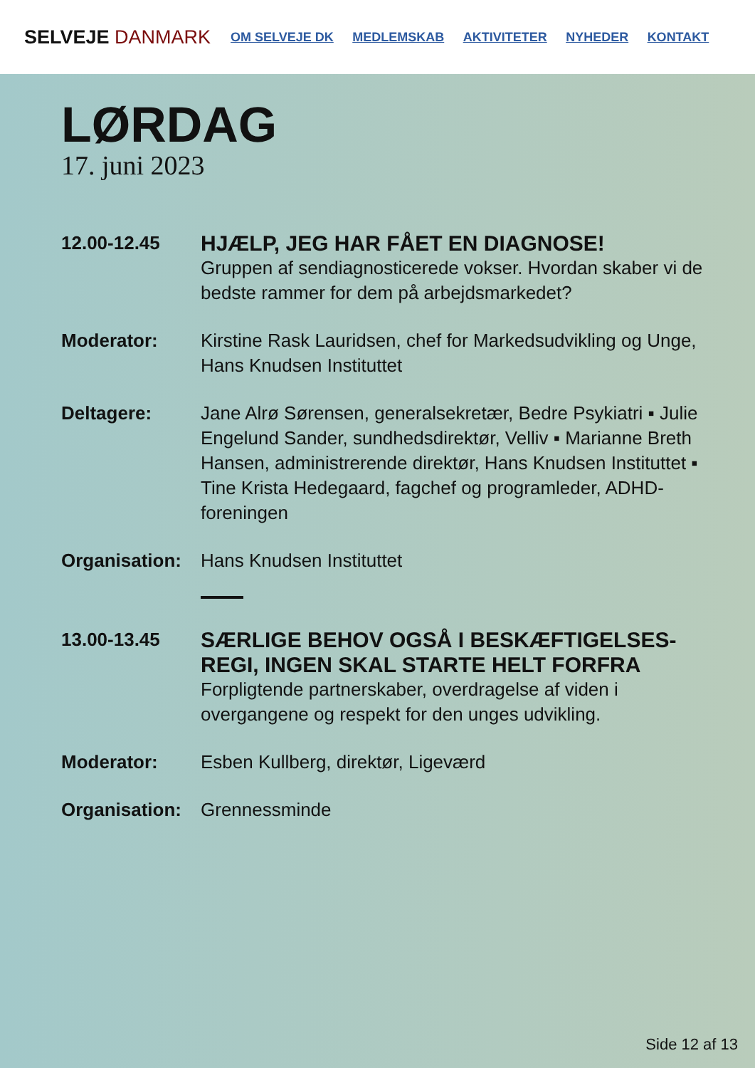SELVEJE DANMARK
OM SELVEJE DK MEDLEMSKAB AKTIVITETER NYHEDER KONTAKT
LØRDAG
17. juni 2023
12.00-12.45
HJÆLP, JEG HAR FÅET EN DIAGNOSE!
Gruppen af sendiagnosticerede vokser. Hvordan skaber vi de bedste rammer for dem på arbejdsmarkedet?
Moderator: Kirstine Rask Lauridsen, chef for Markedsudvikling og Unge, Hans Knudsen Instituttet
Deltagere: Jane Alrø Sørensen, generalsekretær, Bedre Psykiatri ▪ Julie Engelund Sander, sundhedsdirektør, Velliv ▪ Marianne Breth Hansen, administrerende direktør, Hans Knudsen Instituttet ▪ Tine Krista Hedegaard, fagchef og program­leder, ADHD-foreningen
Organisation:
Hans Knudsen Instituttet
13.00-13.45
SÆRLIGE BEHOV OGSÅ I BESKÆFTIGELSES-REGI, INGEN SKAL STARTE HELT FORFRA
Forpligtende partnerskaber, overdragelse af viden i overgangene og respekt for den unges udvikling.
Moderator: Esben Kullberg, direktør, Ligeværd
Organisation:
Grennessminde
Side 12 af 13